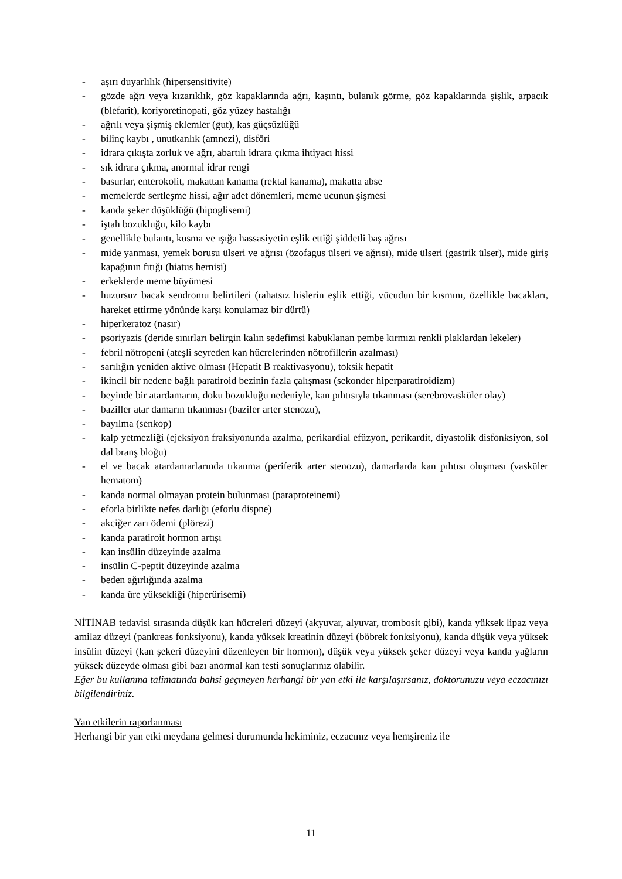- aşırı duyarlılık (hipersensitivite)
- gözde ağrı veya kızarıklık, göz kapaklarında ağrı, kaşıntı, bulanık görme, göz kapaklarında şişlik, arpacık (blefarit), koriyoretinopati, göz yüzey hastalığı
- ağrılı veya şişmiş eklemler (gut), kas güçsüzlüğü
- bilinç kaybı , unutkanlık (amnezi), disföri
- idrara çıkışta zorluk ve ağrı, abartılı idrara çıkma ihtiyacı hissi
- sık idrara çıkma, anormal idrar rengi
- basurlar, enterokolit, makattan kanama (rektal kanama), makatta abse
- memelerde sertleşme hissi, ağır adet dönemleri, meme ucunun şişmesi
- kanda şeker düşüklüğü (hipoglisemi)
- iştah bozukluğu, kilo kaybı
- genellikle bulantı, kusma ve ışığa hassasiyetin eşlik ettiği şiddetli baş ağrısı
- mide yanması, yemek borusu ülseri ve ağrısı (özofagus ülseri ve ağrısı), mide ülseri (gastrik ülser), mide giriş kapağının fıtığı (hiatus hernisi)
- erkeklerde meme büyümesi
- huzursuz bacak sendromu belirtileri (rahatsız hislerin eşlik ettiği, vücudun bir kısmını, özellikle bacakları, hareket ettirme yönünde karşı konulamaz bir dürtü)
- hiperkeratoz (nasır)
- psoriyazis (deride sınırları belirgin kalın sedefimsi kabuklanan pembe kırmızı renkli plaklardan lekeler)
- febril nötropeni (ateşli seyreden kan hücrelerinden nötrofillerin azalması)
- sarılığın yeniden aktive olması (Hepatit B reaktivasyonu), toksik hepatit
- ikincil bir nedene bağlı paratiroid bezinin fazla çalışması (sekonder hiperparatiroidizm)
- beyinde bir atardamarın, doku bozukluğu nedeniyle, kan pıhtısıyla tıkanması (serebrovasküler olay)
- baziller atar damarın tıkanması (baziler arter stenozu),
- bayılma (senkop)
- kalp yetmezliği (ejeksiyon fraksiyonunda azalma, perikardial efüzyon, perikardit, diyastolik disfonksiyon, sol dal branş bloğu)
- el ve bacak atardamarlarında tıkanma (periferik arter stenozu), damarlarda kan pıhtısı oluşması (vasküler hematom)
- kanda normal olmayan protein bulunması (paraproteinemi)
- eforla birlikte nefes darlığı (eforlu dispne)
- akciğer zarı ödemi (plörezi)
- kanda paratiroit hormon artışı
- kan insülin düzeyinde azalma
- insülin C-peptit düzeyinde azalma
- beden ağırlığında azalma
- kanda üre yüksekliği (hiperürisemi)
NİTİNAB tedavisi sırasında düşük kan hücreleri düzeyi (akyuvar, alyuvar, trombosit gibi), kanda yüksek lipaz veya amilaz düzeyi (pankreas fonksiyonu), kanda yüksek kreatinin düzeyi (böbrek fonksiyonu), kanda düşük veya yüksek insülin düzeyi (kan şekeri düzeyini düzenleyen bir hormon), düşük veya yüksek şeker düzeyi veya kanda yağların yüksek düzeyde olması gibi bazı anormal kan testi sonuçlarınız olabilir.
Eğer bu kullanma talimatında bahsi geçmeyen herhangi bir yan etki ile karşılaşırsanız, doktorunuzu veya eczacınızı bilgilendiriniz.
Yan etkilerin raporlanması
Herhangi bir yan etki meydana gelmesi durumunda hekiminiz, eczacınız veya hemşireniz ile
11